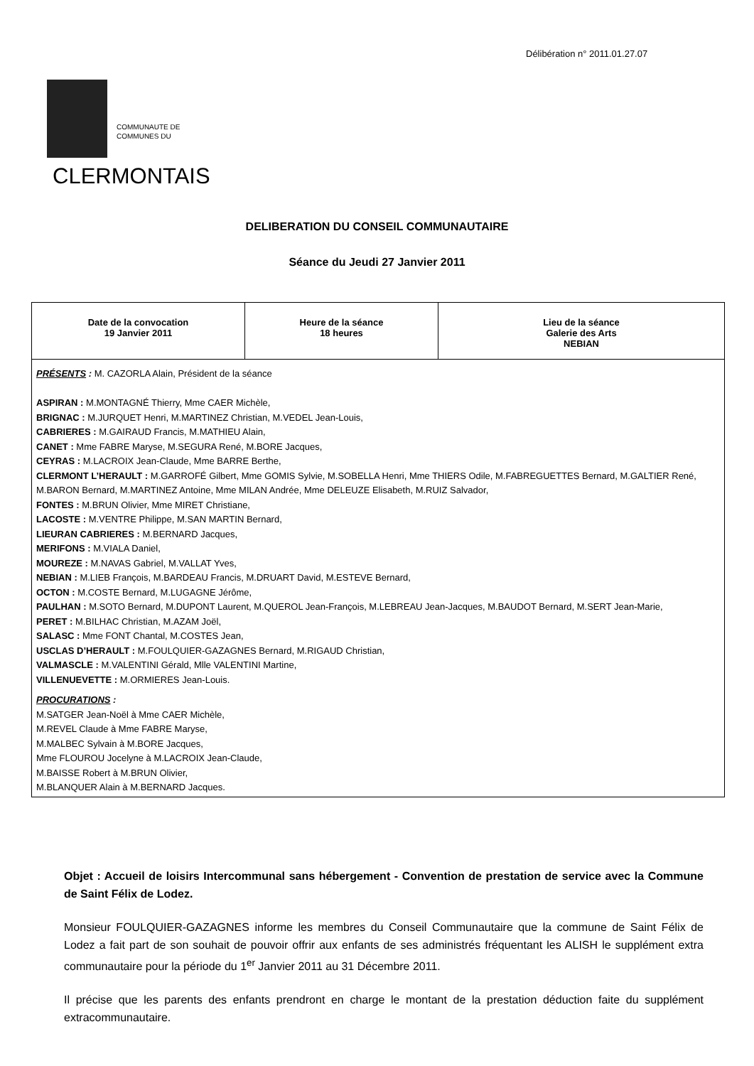Délibération n° 2011.01.27.07
COMMUNAUTE DE
COMMUNES DU
CLERMONTAIS
DELIBERATION DU CONSEIL COMMUNAUTAIRE
Séance du Jeudi 27 Janvier 2011
| Date de la convocation 19 Janvier 2011 | Heure de la séance 18 heures | Lieu de la séance Galerie des Arts NEBIAN |
| PRÉSENTS : M. CAZORLA Alain, Président de la séance ASPIRAN : M.MONTAGNÉ Thierry, Mme CAER Michèle, BRIGNAC : M.JURQUET Henri, M.MARTINEZ Christian, M.VEDEL Jean-Louis, CABRIERES : M.GAIRAUD Francis, M.MATHIEU Alain, CANET : Mme FABRE Maryse, M.SEGURA René, M.BORE Jacques, CEYRAS : M.LACROIX Jean-Claude, Mme BARRE Berthe, CLERMONT L’HERAULT : M.GARROFÉ Gilbert, Mme GOMIS Sylvie, M.SOBELLA Henri, Mme THIERS Odile, M.FABREGUETTES Bernard, M.GALTIER René, M.BARON Bernard, M.MARTINEZ Antoine, Mme MILAN Andrée, Mme DELEUZE Elisabeth, M.RUIZ Salvador, FONTES : M.BRUN Olivier, Mme MIRET Christiane, LACOSTE : M.VENTRE Philippe, M.SAN MARTIN Bernard, LIEURAN CABRIERES : M.BERNARD Jacques, MERIFONS : M.VIALA Daniel, MOUREZE : M.NAVAS Gabriel, M.VALLAT Yves, NEBIAN : M.LIEB François, M.BARDEAU Francis, M.DRUART David, M.ESTEVE Bernard, OCTON : M.COSTE Bernard, M.LUGAGNE Jérôme, PAULHAN : M.SOTO Bernard, M.DUPONT Laurent, M.QUEROL Jean-François, M.LEBREAU Jean-Jacques, M.BAUDOT Bernard, M.SERT Jean-Marie, PERET : M.BILHAC Christian, M.AZAM Joël, SALASC : Mme FONT Chantal, M.COSTES Jean, USCLAS D’HERAULT : M.FOULQUIER-GAZAGNES Bernard, M.RIGAUD Christian, VALMASCLE : M.VALENTINI Gérald, Mlle VALENTINI Martine, VILLENUEVETTE : M.ORMIERES Jean-Louis. PROCURATIONS : M.SATGER Jean-Noël à Mme CAER Michèle, M.REVEL Claude à Mme FABRE Maryse, M.MALBEC Sylvain à M.BORE Jacques, Mme FLOUROU Jocelyne à M.LACROIX Jean-Claude, M.BAISSE Robert à M.BRUN Olivier, M.BLANQUER Alain à M.BERNARD Jacques. | | |
Objet : Accueil de loisirs Intercommunal sans hébergement - Convention de prestation de service avec la Commune de Saint Félix de Lodez.
Monsieur FOULQUIER-GAZAGNES informe les membres du Conseil Communautaire que la commune de Saint Félix de Lodez a fait part de son souhait de pouvoir offrir aux enfants de ses administrés fréquentant les ALISH le supplément extra communautaire pour la période du 1<sup>er</sup> Janvier 2011 au 31 Décembre 2011.
Il précise que les parents des enfants prendront en charge le montant de la prestation déduction faite du supplément extracommunautaire.